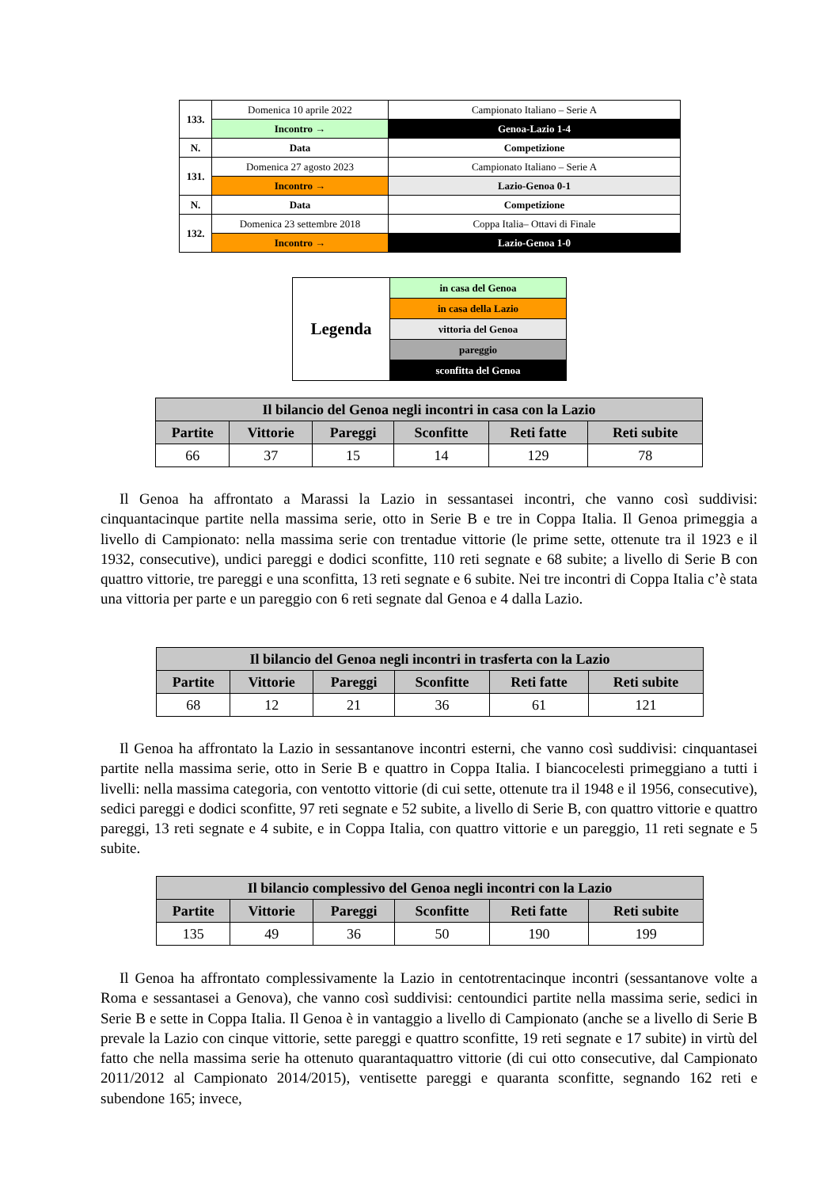| 133. | Domenica 10 aprile 2022 | Campionato Italiano – Serie A |
| | Incontro → | Genoa-Lazio 1-4 |
| N. | Data | Competizione |
| 131. | Domenica 27 agosto 2023 | Campionato Italiano – Serie A |
| | Incontro → | Lazio-Genoa 0-1 |
| N. | Data | Competizione |
| 132. | Domenica 23 settembre 2018 | Coppa Italia– Ottavi di Finale |
| | Incontro → | Lazio-Genoa 1-0 |
| Legenda | in casa del Genoa |
| | in casa della Lazio |
| | vittoria del Genoa |
| | pareggio |
| | sconfitta del Genoa |
| Il bilancio del Genoa negli incontri in casa con la Lazio | | | | | |
| --- | --- | --- | --- | --- | --- |
| Partite | Vittorie | Pareggi | Sconfitte | Reti fatte | Reti subite |
| 66 | 37 | 15 | 14 | 129 | 78 |
Il Genoa ha affrontato a Marassi la Lazio in sessantasei incontri, che vanno così suddivisi: cinquantacinque partite nella massima serie, otto in Serie B e tre in Coppa Italia. Il Genoa primeggia a livello di Campionato: nella massima serie con trentadue vittorie (le prime sette, ottenute tra il 1923 e il 1932, consecutive), undici pareggi e dodici sconfitte, 110 reti segnate e 68 subite; a livello di Serie B con quattro vittorie, tre pareggi e una sconfitta, 13 reti segnate e 6 subite. Nei tre incontri di Coppa Italia c’è stata una vittoria per parte e un pareggio con 6 reti segnate dal Genoa e 4 dalla Lazio.
| Il bilancio del Genoa negli incontri in trasferta con la Lazio | | | | | |
| --- | --- | --- | --- | --- | --- |
| Partite | Vittorie | Pareggi | Sconfitte | Reti fatte | Reti subite |
| 68 | 12 | 21 | 36 | 61 | 121 |
Il Genoa ha affrontato la Lazio in sessantanove incontri esterni, che vanno così suddivisi: cinquantasei partite nella massima serie, otto in Serie B e quattro in Coppa Italia. I biancocelesti primeggiano a tutti i livelli: nella massima categoria, con ventotto vittorie (di cui sette, ottenute tra il 1948 e il 1956, consecutive), sedici pareggi e dodici sconfitte, 97 reti segnate e 52 subite, a livello di Serie B, con quattro vittorie e quattro pareggi, 13 reti segnate e 4 subite, e in Coppa Italia, con quattro vittorie e un pareggio, 11 reti segnate e 5 subite.
| Il bilancio complessivo del Genoa negli incontri con la Lazio | | | | | |
| --- | --- | --- | --- | --- | --- |
| Partite | Vittorie | Pareggi | Sconfitte | Reti fatte | Reti subite |
| 135 | 49 | 36 | 50 | 190 | 199 |
Il Genoa ha affrontato complessivamente la Lazio in centotrentacinque incontri (sessantanove volte a Roma e sessantasei a Genova), che vanno così suddivisi: centoundici partite nella massima serie, sedici in Serie B e sette in Coppa Italia. Il Genoa è in vantaggio a livello di Campionato (anche se a livello di Serie B prevale la Lazio con cinque vittorie, sette pareggi e quattro sconfitte, 19 reti segnate e 17 subite) in virtù del fatto che nella massima serie ha ottenuto quarantaquattro vittorie (di cui otto consecutive, dal Campionato 2011/2012 al Campionato 2014/2015), ventisette pareggi e quaranta sconfitte, segnando 162 reti e subendone 165; invece,